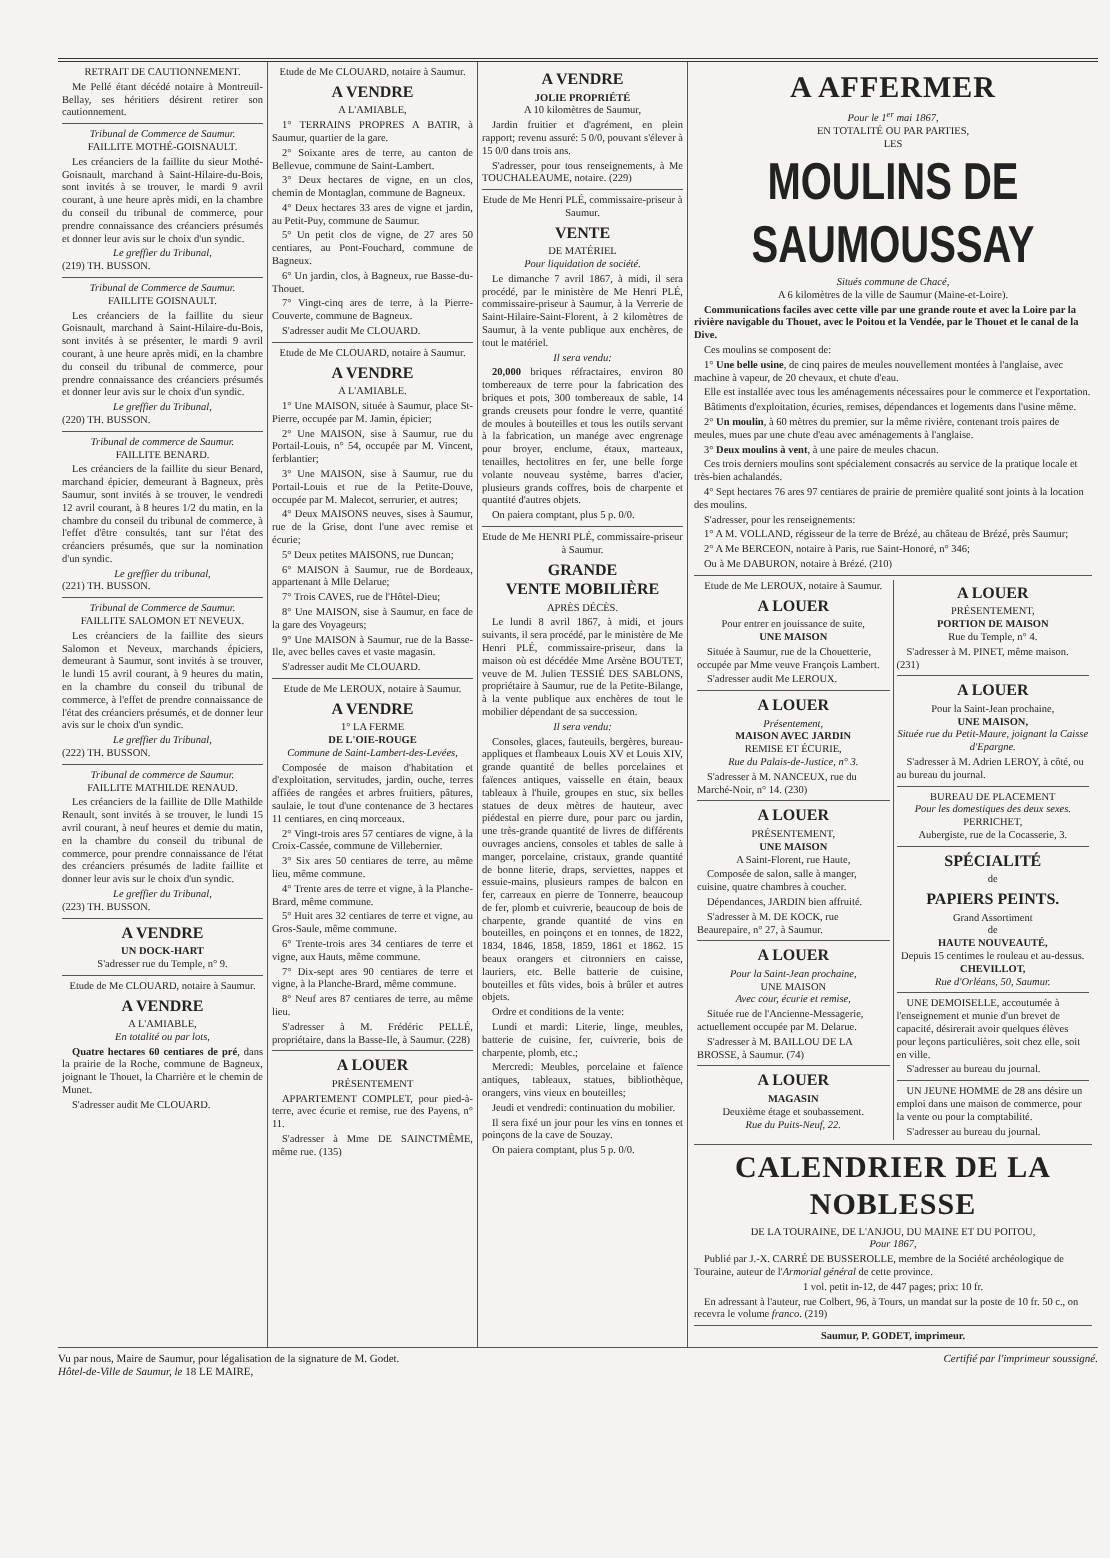RETRAIT DE CAUTIONNEMENT.
Me Pellé étant décédé notaire à Montreuil-Bellay, ses héritiers désirent retirer son cautionnement.
Tribunal de Commerce de Saumur.
FAILLITE MOTHÉ-GOISNAULT.
Les créanciers de la faillite du sieur Mothé-Goisnault, marchand à Saint-Hilaire-du-Bois, sont invités à se trouver, le mardi 9 avril courant, à une heure après midi, en la chambre du conseil du tribunal de commerce, pour prendre connaissance des créanciers présumés et donner leur avis sur le choix d'un syndic.
Le greffier du Tribunal,
(219) TH. BUSSON.
Tribunal de Commerce de Saumur.
FAILLITE GOISNAULT.
Les créanciers de la faillite du sieur Goisnault, marchand à Saint-Hilaire-du-Bois, sont invités à se présenter, le mardi 9 avril courant, à une heure après midi, en la chambre du conseil du tribunal de commerce, pour prendre connaissance des créanciers présumés et donner leur avis sur le choix d'un syndic.
Le greffier du Tribunal,
(220) TH. BUSSON.
Tribunal de commerce de Saumur.
FAILLITE BENARD.
Les créanciers de la faillite du sieur Benard, marchand épicier, demeurant à Bagneux, près Saumur, sont invités à se trouver, le vendredi 12 avril courant, à 8 heures 1/2 du matin, en la chambre du conseil du tribunal de commerce, à l'effet d'être consultés, tant sur l'état des créanciers présumés, que sur la nomination d'un syndic.
Le greffier du tribunal,
(221) TH. BUSSON.
Tribunal de Commerce de Saumur.
FAILLITE SALOMON ET NEVEUX.
Les créanciers de la faillite des sieurs Salomon et Neveux, marchands épiciers, demeurant à Saumur, sont invités à se trouver, le lundi 15 avril courant, à 9 heures du matin, en la chambre du conseil du tribunal de commerce, à l'effet de prendre connaissance de l'état des créanciers présumés, et de donner leur avis sur le choix d'un syndic.
Le greffier du Tribunal,
(222) TH. BUSSON.
Tribunal de commerce de Saumur.
FAILLITE MATHILDE RENAUD.
Les créanciers de la faillite de Dlle Mathilde Renault, sont invités à se trouver, le lundi 15 avril courant, à neuf heures et demie du matin, en la chambre du conseil du tribunal de commerce, pour prendre connaissance de l'état des créanciers présumés de ladite faillite et donner leur avis sur le choix d'un syndic.
Le greffier du Tribunal,
(223) TH. BUSSON.
A VENDRE
UN DOCK-HART
S'adresser rue du Temple, n° 9.
Etude de Me CLOUARD, notaire à Saumur.
A VENDRE
A L'AMIABLE,
En totalité ou par lots,
Quatre hectares 60 centiares de pré, dans la prairie de la Roche, commune de Bagneux, joignant le Thouet, la Charrière et le chemin de Munet.
S'adresser audit Me CLOUARD.
Etude de Me CLOUARD, notaire à Saumur.
A VENDRE
A L'AMIABLE,
1° TERRAINS PROPRES A BATIR, à Saumur, quartier de la gare.
2° Soixante ares de terre, au canton de Bellevue, commune de Saint-Lambert.
3° Deux hectares de vigne, en un clos, chemin de Montaglan, commune de Bagneux.
4° Deux hectares 33 ares de vigne et jardin, au Petit-Puy, commune de Saumur.
5° Un petit clos de vigne, de 27 ares 50 centiares, au Pont-Fouchard, commune de Bagneux.
6° Un jardin, clos, à Bagneux, rue Basse-du-Thouet.
7° Vingt-cinq ares de terre, à la Pierre-Couverte, commune de Bagneux.
S'adresser audit Me CLOUARD.
Etude de Me CLOUARD, notaire à Saumur.
A VENDRE
A L'AMIABLE.
1° Une MAISON, située à Saumur, place St-Pierre, occupée par M. Jamin, épicier;
2° Une MAISON, sise à Saumur, rue du Portail-Louis, n° 54, occupée par M. Vincent, ferblantier;
3° Une MAISON, sise à Saumur, rue du Portail-Louis et rue de la Petite-Douve, occupée par M. Malecot, serrurier, et autres;
4° Deux MAISONS neuves, sises à Saumur, rue de la Grise, dont l'une avec remise et écurie;
5° Deux petites MAISONS, rue Duncan;
6° MAISON à Saumur, rue de Bordeaux, appartenant à Mlle Delarue;
7° Trois CAVES, rue de l'Hôtel-Dieu;
8° Une MAISON, sise à Saumur, en face de la gare des Voyageurs;
9° Une MAISON à Saumur, rue de la Basse-Ile, avec belles caves et vaste magasin.
S'adresser audit Me CLOUARD.
Etude de Me LEROUX, notaire à Saumur.
A VENDRE
1° LA FERME
DE L'OIE-ROUGE
Commune de Saint-Lambert-des-Levées,
Composée de maison d'habitation et d'exploitation, servitudes, jardin, ouche, terres affiées de rangées et arbres fruitiers, pâtures, saulaie, le tout d'une contenance de 3 hectares 11 centiares, en cinq morceaux.
2° Vingt-trois ares 57 centiares de vigne, à la Croix-Cassée, commune de Villebernier.
3° Six ares 50 centiares de terre, au même lieu, même commune.
4° Trente ares de terre et vigne, à la Planche-Brard, même commune.
5° Huit ares 32 centiares de terre et vigne, au Gros-Saule, même commune.
6° Trente-trois ares 34 centiares de terre et vigne, aux Hauts, même commune.
7° Dix-sept ares 90 centiares de terre et vigne, à la Planche-Brard, même commune.
8° Neuf ares 87 centiares de terre, au même lieu.
S'adresser à M. Frédéric PELLÉ, propriétaire, dans la Basse-Ile, à Saumur. (228)
A LOUER
PRÉSENTEMENT
APPARTEMENT COMPLET, pour pied-à-terre, avec écurie et remise, rue des Payens, n° 11.
S'adresser à Mme DE SAINCTMÊME, même rue. (135)
A VENDRE
JOLIE PROPRIÉTÉ
A 10 kilomètres de Saumur,
Jardin fruitier et d'agrément, en plein rapport; revenu assuré: 5 0/0, pouvant s'élever à 15 0/0 dans trois ans.
S'adresser, pour tous renseignements, à Me TOUCHALEAUME, notaire. (229)
Etude de Me Henri PLÉ, commissaire-priseur à Saumur.
VENTE
DE MATÉRIEL
Pour liquidation de société.
Le dimanche 7 avril 1867, à midi, il sera procédé, par le ministère de Me Henri PLÉ, commissaire-priseur à Saumur, à la Verrerie de Saint-Hilaire-Saint-Florent, à 2 kilomètres de Saumur, à la vente publique aux enchères, de tout le matériel.
Il sera vendu:
20,000 briques réfractaires, environ 80 tombereaux de terre pour la fabrication des briques et pots, 300 tombereaux de sable, 14 grands creusets pour fondre le verre, quantité de moules à bouteilles et tous les outils servant à la fabrication, un manége avec engrenage pour broyer, enclume, étaux, marteaux, tenailles, hectolitres en fer, une belle forge volante nouveau système, barres d'acier, plusieurs grands coffres, bois de charpente et quantité d'autres objets.
On paiera comptant, plus 5 p. 0/0.
Etude de Me HENRI PLÉ, commissaire-priseur à Saumur.
GRANDE
VENTE MOBILIÈRE
APRÈS DÉCÈS.
Le lundi 8 avril 1867, à midi, et jours suivants, il sera procédé, par le ministère de Me Henri PLÉ, commissaire-priseur, dans la maison où est décédée Mme Arsène BOUTET, veuve de M. Julien TESSIÉ DES SABLONS, propriétaire à Saumur, rue de la Petite-Bilange, à la vente publique aux enchères de tout le mobilier dépendant de sa succession.
Il sera vendu:
Consoles, glaces, fauteuils, bergères, bureau-appliques et flambeaux Louis XV et Louis XIV, grande quantité de belles porcelaines et faïences antiques, vaisselle en étain, beaux tableaux à l'huile, groupes en stuc, six belles statues de deux mètres de hauteur, avec piédestal en pierre dure, pour parc ou jardin, une très-grande quantité de livres de différents ouvrages anciens, consoles et tables de salle à manger, porcelaine, cristaux, grande quantité de bonne literie, draps, serviettes, nappes et essuie-mains, plusieurs rampes de balcon en fer, carreaux en pierre de Tonnerre, beaucoup de fer, plomb et cuivrerie, beaucoup de bois de charpente, grande quantité de vins en bouteilles, en poinçons et en tonnes, de 1822, 1834, 1846, 1858, 1859, 1861 et 1862. 15 beaux orangers et citronniers en caisse, lauriers, etc. Belle batterie de cuisine, bouteilles et fûts vides, bois à brûler et autres objets.
Ordre et conditions de la vente:
Lundi et mardi: Literie, linge, meubles, batterie de cuisine, fer, cuivrerie, bois de charpente, plomb, etc.;
Mercredi: Meubles, porcelaine et faïence antiques, tableaux, statues, bibliothèque, orangers, vins vieux en bouteilles;
Jeudi et vendredi: continuation du mobilier.
Il sera fixé un jour pour les vins en tonnes et poinçons de la cave de Souzay.
On paiera comptant, plus 5 p. 0/0.
A AFFERMER
Pour le 1<sup>er</sup> mai 1867,
EN TOTALITÉ OU PAR PARTIES,
LES
MOULINS DE SAUMOUSSAY
Situés commune de Chacé,
A 6 kilomètres de la ville de Saumur (Maine-et-Loire).
Communications faciles avec cette ville par une grande route et avec la Loire par la rivière navigable du Thouet, avec le Poitou et la Vendée, par le Thouet et le canal de la Dive.
Ces moulins se composent de:
1° Une belle usine, de cinq paires de meules nouvellement montées à l'anglaise, avec machine à vapeur, de 20 chevaux, et chute d'eau.
Elle est installée avec tous les aménagements nécessaires pour le commerce et l'exportation.
Bâtiments d'exploitation, écuries, remises, dépendances et logements dans l'usine même.
2° Un moulin, à 60 mètres du premier, sur la même rivière, contenant trois paires de meules, mues par une chute d'eau avec aménagements à l'anglaise.
3° Deux moulins à vent, à une paire de meules chacun.
Ces trois derniers moulins sont spécialement consacrés au service de la pratique locale et très-bien achalandés.
4° Sept hectares 76 ares 97 centiares de prairie de première qualité sont joints à la location des moulins.
S'adresser, pour les renseignements:
1° A M. VOLLAND, régisseur de la terre de Brézé, au château de Brézé, près Saumur;
2° A Me BERCEON, notaire à Paris, rue Saint-Honoré, n° 346;
Ou à Me DABURON, notaire à Brézé. (210)
Etude de Me LEROUX, notaire à Saumur.
A LOUER
Pour entrer en jouissance de suite,
UNE MAISON
Située à Saumur, rue de la Chouetterie, occupée par Mme veuve François Lambert.
S'adresser audit Me LEROUX.
A LOUER
Présentement,
MAISON AVEC JARDIN
REMISE ET ÉCURIE,
Rue du Palais-de-Justice, n° 3.
S'adresser à M. NANCEUX, rue du Marché-Noir, n° 14. (230)
A LOUER
PRÉSENTEMENT,
UNE MAISON
A Saint-Florent, rue Haute,
Composée de salon, salle à manger, cuisine, quatre chambres à coucher.
Dépendances, JARDIN bien affruité.
S'adresser à M. DE KOCK, rue Beaurepaire, n° 27, à Saumur.
A LOUER
Pour la Saint-Jean prochaine,
UNE MAISON
Avec cour, écurie et remise,
Située rue de l'Ancienne-Messagerie, actuellement occupée par M. Delarue.
S'adresser à M. BAILLOU DE LA BROSSE, à Saumur. (74)
A LOUER
MAGASIN
Deuxième étage et soubassement.
Rue du Puits-Neuf, 22.
A LOUER
PRÉSENTEMENT,
PORTION DE MAISON
Rue du Temple, n° 4.
S'adresser à M. PINET, même maison. (231)
A LOUER
Pour la Saint-Jean prochaine,
UNE MAISON,
Située rue du Petit-Maure, joignant la Caisse d'Epargne.
S'adresser à M. Adrien LEROY, à côté, ou au bureau du journal.
BUREAU DE PLACEMENT
Pour les domestiques des deux sexes.
PERRICHET,
Aubergiste, rue de la Cocasserie, 3.
SPÉCIALITÉ
de
PAPIERS PEINTS.
Grand Assortiment
de
HAUTE NOUVEAUTÉ,
Depuis 15 centimes le rouleau et au-dessus.
CHEVILLOT,
Rue d'Orléans, 50, Saumur.
UNE DEMOISELLE, accoutumée à l'enseignement et munie d'un brevet de capacité, désirerait avoir quelques élèves pour leçons particulières, soit chez elle, soit en ville.
S'adresser au bureau du journal.
UN JEUNE HOMME de 28 ans désire un emploi dans une maison de commerce, pour la vente ou pour la comptabilité.
S'adresser au bureau du journal.
CALENDRIER DE LA NOBLESSE
DE LA TOURAINE, DE L'ANJOU, DU MAINE ET DU POITOU,
Pour 1867,
Publié par J.-X. CARRÉ DE BUSSEROLLE, membre de la Société archéologique de Touraine, auteur de l'Armorial général de cette province.
1 vol. petit in-12, de 447 pages; prix: 10 fr.
En adressant à l'auteur, rue Colbert, 96, à Tours, un mandat sur la poste de 10 fr. 50 c., on recevra le volume franco. (219)
Saumur, P. GODET, imprimeur.
Vu par nous, Maire de Saumur, pour légalisation de la signature de M. Godet.
Hôtel-de-Ville de Saumur, le 18 LE MAIRE,
Certifié par l'imprimeur soussigné.